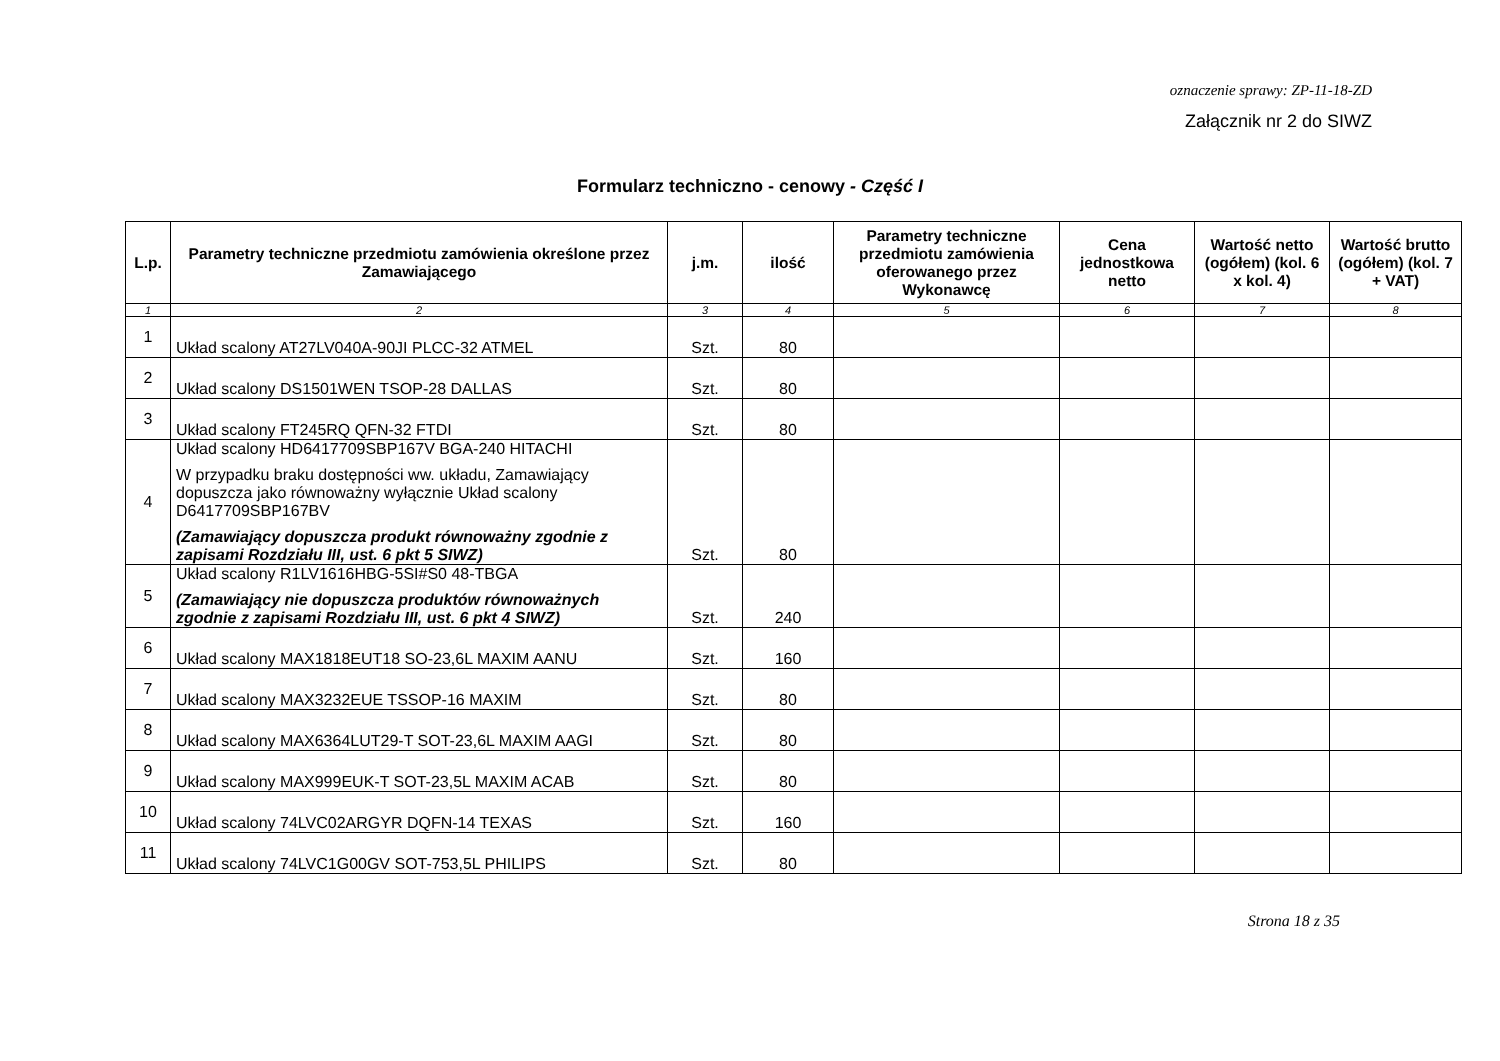oznaczenie sprawy: ZP-11-18-ZD
Załącznik nr 2 do SIWZ
Formularz techniczno - cenowy - Część I
| L.p. | Parametry techniczne przedmiotu zamówienia określone przez Zamawiającego | j.m. | ilość | Parametry techniczne przedmiotu zamówienia oferowanego przez Wykonawcę | Cena jednostkowa netto | Wartość netto (ogółem) (kol. 6 x kol. 4) | Wartość brutto (ogółem) (kol. 7 + VAT) |
| --- | --- | --- | --- | --- | --- | --- | --- |
| 1 | 2 | 3 | 4 | 5 | 6 | 7 | 8 |
| 1 | Układ scalony AT27LV040A-90JI PLCC-32 ATMEL | Szt. | 80 | | | | |
| 2 | Układ scalony DS1501WEN TSOP-28 DALLAS | Szt. | 80 | | | | |
| 3 | Układ scalony FT245RQ QFN-32 FTDI | Szt. | 80 | | | | |
| 4 | Układ scalony HD6417709SBP167V BGA-240 HITACHI W przypadku braku dostępności ww. układu, Zamawiający dopuszcza jako równoważny wyłącznie Układ scalony D6417709SBP167BV (Zamawiający dopuszcza produkt równoważny zgodnie z zapisami Rozdziału III, ust. 6 pkt 5 SIWZ) | Szt. | 80 | | | | |
| 5 | Układ scalony R1LV1616HBG-5SI#S0 48-TBGA (Zamawiający nie dopuszcza produktów równoważnych zgodnie z zapisami Rozdziału III, ust. 6 pkt 4 SIWZ) | Szt. | 240 | | | | |
| 6 | Układ scalony MAX1818EUT18 SO-23,6L MAXIM AANU | Szt. | 160 | | | | |
| 7 | Układ scalony MAX3232EUE TSSOP-16 MAXIM | Szt. | 80 | | | | |
| 8 | Układ scalony MAX6364LUT29-T SOT-23,6L MAXIM AAGI | Szt. | 80 | | | | |
| 9 | Układ scalony MAX999EUK-T SOT-23,5L MAXIM ACAB | Szt. | 80 | | | | |
| 10 | Układ scalony 74LVC02ARGYR DQFN-14 TEXAS | Szt. | 160 | | | | |
| 11 | Układ scalony 74LVC1G00GV SOT-753,5L PHILIPS | Szt. | 80 | | | | |
Strona 18 z 35